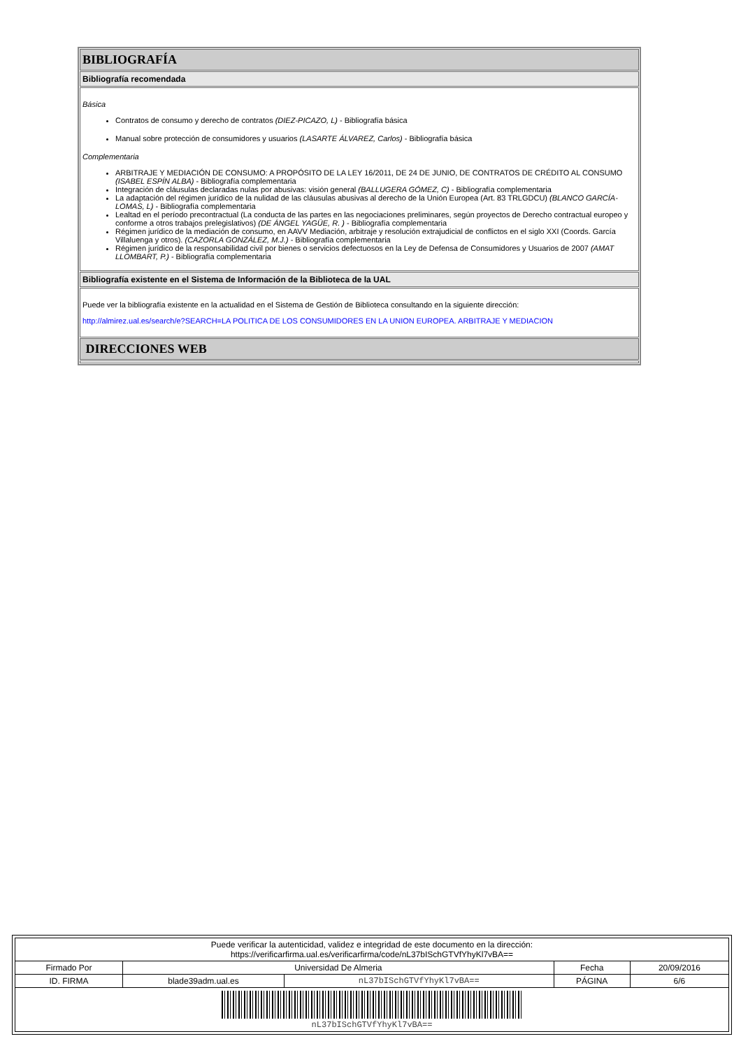BIBLIOGRAFÍA
Bibliografía recomendada
Básica
Contratos de consumo y derecho de contratos (DIEZ-PICAZO, L) - Bibliografía básica
Manual sobre protección de consumidores y usuarios (LASARTE ÁLVAREZ, Carlos) - Bibliografía básica
Complementaria
ARBITRAJE Y MEDIACIÓN DE CONSUMO: A PROPÓSITO DE LA LEY 16/2011, DE 24 DE JUNIO, DE CONTRATOS DE CRÉDITO AL CONSUMO (ISABEL ESPÍN ALBA) - Bibliografía complementaria
Integración de cláusulas declaradas nulas por abusivas: visión general (BALLUGERA GÓMEZ, C) - Bibliografía complementaria
La adaptación del régimen jurídico de la nulidad de las cláusulas abusivas al derecho de la Unión Europea (Art. 83 TRLGDCU) (BLANCO GARCÍA-LOMAS, L) - Bibliografía complementaria
Lealtad en el período precontractual (La conducta de las partes en las negociaciones preliminares, según proyectos de Derecho contractual europeo y conforme a otros trabajos prelegislativos) (DE ÁNGEL YAGÜE, R. ) - Bibliografía complementaria
Régimen jurídico de la mediación de consumo, en AAVV Mediación, arbitraje y resolución extrajudicial de conflictos en el siglo XXI (Coords. García Villaluenga y otros). (CAZORLA GONZÁLEZ, M.J.) - Bibliografía complementaria
Régimen jurídico de la responsabilidad civil por bienes o servicios defectuosos en la Ley de Defensa de Consumidores y Usuarios de 2007 (AMAT LLOMBART, P.) - Bibliografía complementaria
Bibliografía existente en el Sistema de Información de la Biblioteca de la UAL
Puede ver la bibliografía existente en la actualidad en el Sistema de Gestión de Biblioteca consultando en la siguiente dirección:
http://almirez.ual.es/search/e?SEARCH=LA POLITICA DE LOS CONSUMIDORES EN LA UNION EUROPEA. ARBITRAJE Y MEDIACION
DIRECCIONES WEB
| Puede verificar la autenticidad, validez e integridad de este documento en la dirección: https://verificarfirma.ual.es/verificarfirma/code/nL37bISchGTVfYhyKl7vBA== | | | | |
| Firmado Por | Universidad De Almeria | | Fecha | 20/09/2016 |
| ID. FIRMA | blade39adm.ual.es | nL37bISchGTVfYhyKl7vBA== | PÁGINA | 6/6 |
| nL37bISchGTVfYhyKl7vBA== | | | | |